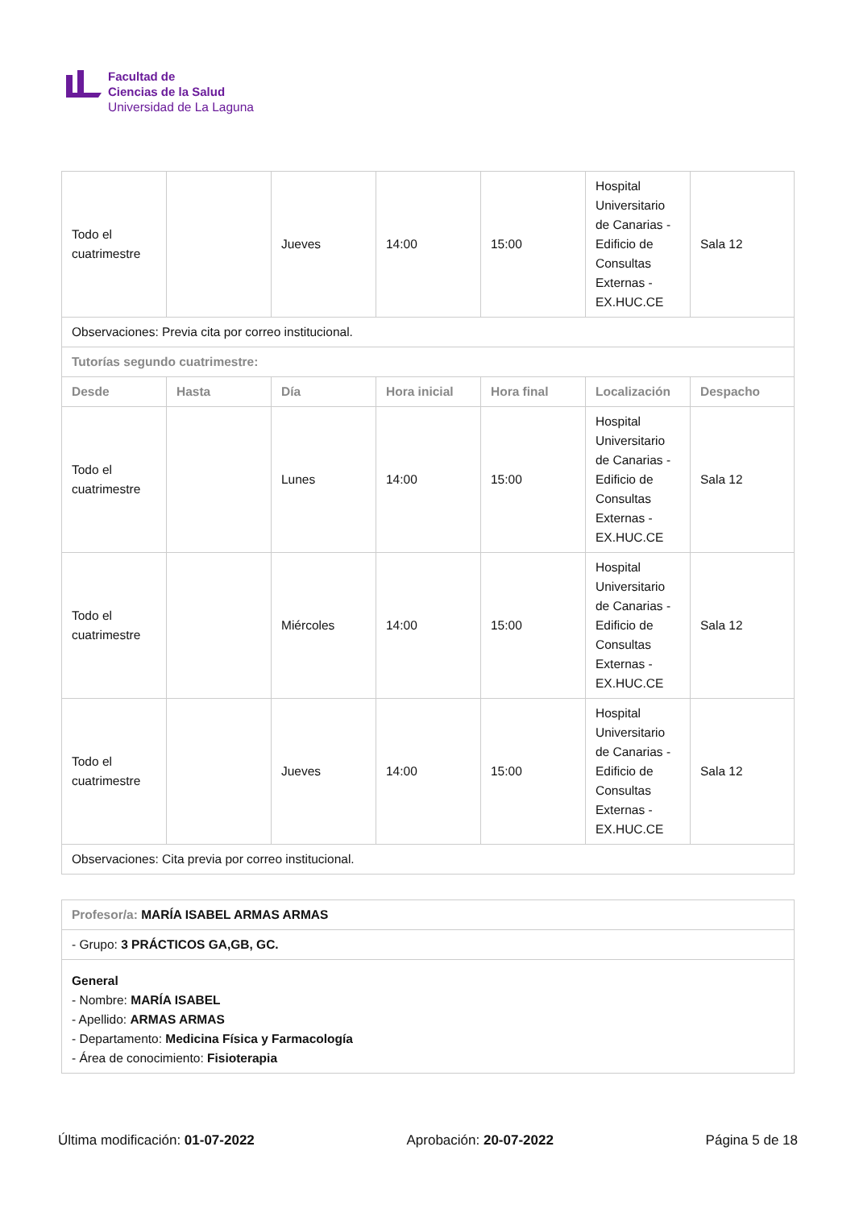Facultad de
Ciencias de la Salud
Universidad de La Laguna
| Todo el cuatrimestre | | Jueves | 14:00 | 15:00 | Hospital Universitario de Canarias - Edificio de Consultas Externas - EX.HUC.CE | Sala 12 |
| Observaciones: Previa cita por correo institucional. | | | | | | |
| Tutorías segundo cuatrimestre: | | | | | | |
| Desde | Hasta | Día | Hora inicial | Hora final | Localización | Despacho |
| Todo el cuatrimestre | | Lunes | 14:00 | 15:00 | Hospital Universitario de Canarias - Edificio de Consultas Externas - EX.HUC.CE | Sala 12 |
| Todo el cuatrimestre | | Miércoles | 14:00 | 15:00 | Hospital Universitario de Canarias - Edificio de Consultas Externas - EX.HUC.CE | Sala 12 |
| Todo el cuatrimestre | | Jueves | 14:00 | 15:00 | Hospital Universitario de Canarias - Edificio de Consultas Externas - EX.HUC.CE | Sala 12 |
| Observaciones: Cita previa por correo institucional. | | | | | | |
| Profesor/a: MARÍA ISABEL ARMAS ARMAS |
| - Grupo: 3 PRÁCTICOS GA,GB, GC. |
| General - Nombre: MARÍA ISABEL - Apellido: ARMAS ARMAS - Departamento: Medicina Física y Farmacología - Área de conocimiento: Fisioterapia |
Última modificación: 01-07-2022 Aprobación: 20-07-2022 Página 5 de 18